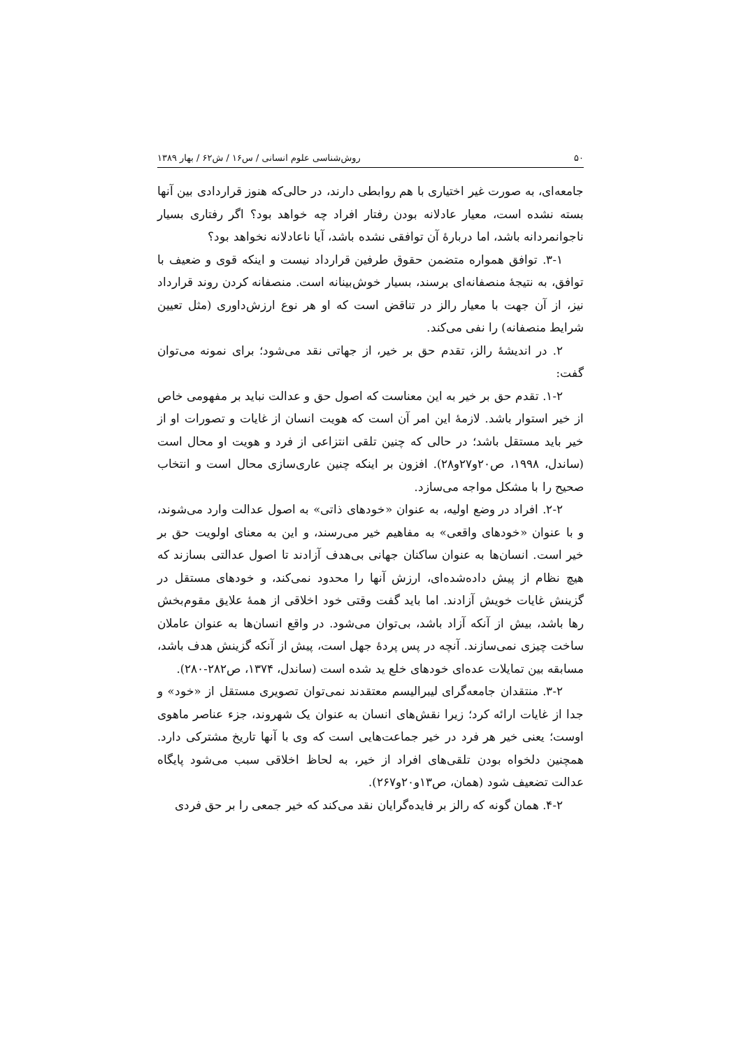۵۰ روش‌شناسی علوم انسانی / س۱۶ / ش۶۲ / بهار ۱۳۸۹
جامعه‌ای، به صورت غیر اختیاری با هم روابطی دارند، در حالی‌که هنوز قراردادی بین آنها بسته نشده است، معیار عادلانه بودن رفتار افراد چه خواهد بود؟ اگر رفتاری بسیار ناجوانمردانه باشد، اما دربارهٔ آن توافقی نشده باشد، آیا ناعادلانه نخواهد بود؟
۳-۱. توافق همواره متضمن حقوق طرفین قرارداد نیست و اینکه قوی و ضعیف با توافق، به نتیجهٔ منصفانه‌ای برسند، بسیار خوش‌بینانه است. منصفانه کردن روند قرارداد نیز، از آن جهت با معیار رالز در تناقض است که او هر نوع ارزش‌داوری (مثل تعیین شرایط منصفانه) را نفی می‌کند.
۲. در اندیشهٔ رالز، تقدم حق بر خیر، از جهاتی نقد می‌شود؛ برای نمونه می‌توان گفت:
۱-۲. تقدم حق بر خیر به این معناست که اصول حق و عدالت نباید بر مفهومی خاص از خیر استوار باشد. لازمهٔ این امر آن است که هویت انسان از غایات و تصورات او از خیر باید مستقل باشد؛ در حالی که چنین تلقی انتزاعی از فرد و هویت او محال است (ساندل، ۱۹۹۸، ص۲۰و۲۷و۲۸). افزون بر اینکه چنین عاری‌سازی محال است و انتخاب صحیح را با مشکل مواجه می‌سازد.
۲-۲. افراد در وضع اولیه، به عنوان «خودهای ذاتی» به اصول عدالت وارد می‌شوند، و با عنوان «خودهای واقعی» به مفاهیم خیر می‌رسند، و این به معنای اولویت حق بر خیر است. انسان‌ها به عنوان ساکنان جهانی بی‌هدف آزادند تا اصول عدالتی بسازند که هیچ نظام از پیش داده‌شده‌ای، ارزش آنها را محدود نمی‌کند، و خودهای مستقل در گزینش غایات خویش آزادند. اما باید گفت وقتی خود اخلاقی از همهٔ علایق مقوم‌بخش رها باشد، بیش از آنکه آزاد باشد، بی‌توان می‌شود. در واقع انسان‌ها به عنوان عاملان ساخت چیزی نمی‌سازند. آنچه در پس پردهٔ جهل است، پیش از آنکه گزینش هدف باشد، مسابقه بین تمایلات عده‌ای خودهای خلع ید شده است (ساندل، ۱۳۷۴، ص۲۸۲-۲۸۰).
۳-۲. منتقدان جامعه‌گرای لیبرالیسم معتقدند نمی‌توان تصویری مستقل از «خود» و جدا از غایات ارائه کرد؛ زیرا نقش‌های انسان به عنوان یک شهروند، جزء عناصر ماهوی اوست؛ یعنی خیر هر فرد در خیر جماعت‌هایی است که وی با آنها تاریخ مشترکی دارد. همچنین دلخواه بودن تلقی‌های افراد از خیر، به لحاظ اخلاقی سبب می‌شود پایگاه عدالت تضعیف شود (همان، ص۱۳و۲۰و۲۶۷).
۴-۲. همان گونه که رالز بر فایده‌گرایان نقد می‌کند که خیر جمعی را بر حق فردی